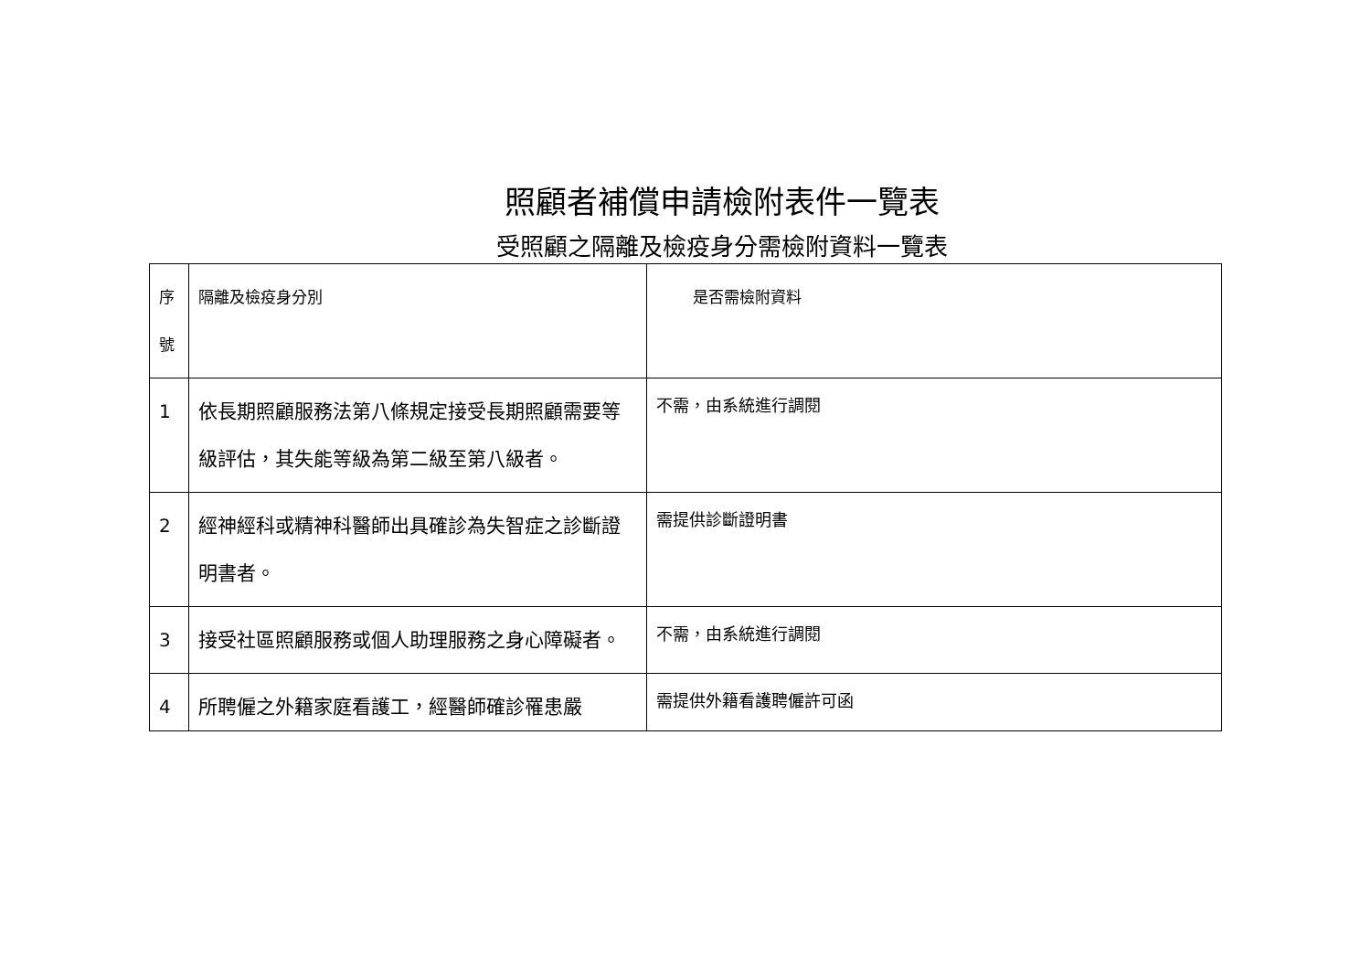照顧者補償申請檢附表件一覽表
受照顧之隔離及檢疫身分需檢附資料一覽表
| 序 號 | 隔離及檢疫身分別 | 是否需檢附資料 |
| 1 | 依長期照顧服務法第八條規定接受長期照顧需要等級評估，其失能等級為第二級至第八級者。 | 不需，由系統進行調閱 |
| 2 | 經神經科或精神科醫師出具確診為失智症之診斷證明書者。 | 需提供診斷證明書 |
| 3 | 接受社區照顧服務或個人助理服務之身心障礙者。 | 不需，由系統進行調閱 |
| 4 | 所聘僱之外籍家庭看護工，經醫師確診罹患嚴 | 需提供外籍看護聘僱許可函 |